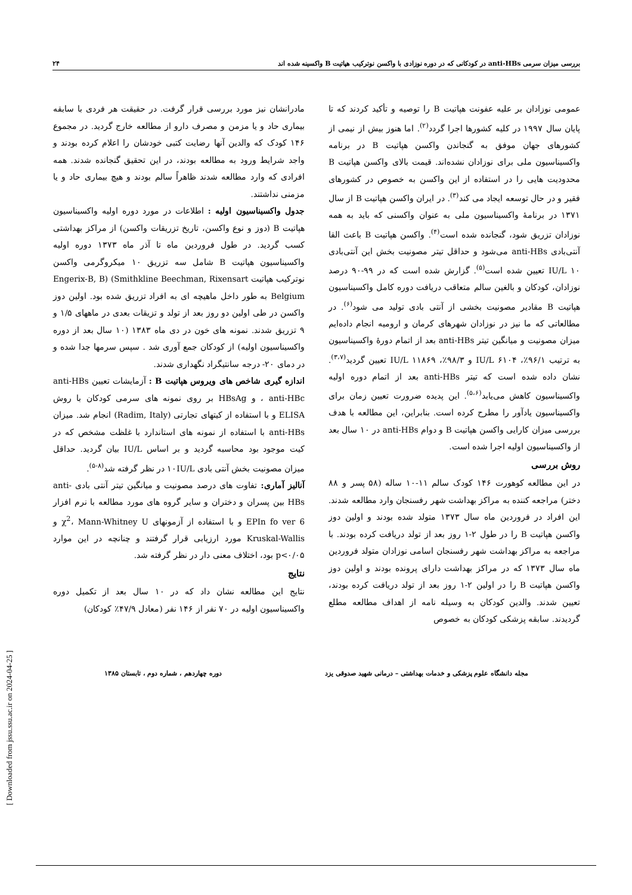[ Downloaded from jssu.ssu.ac.ir on 2024-04-25 ]
بررسی میزان سرمی anti-HBs در کودکانی که در دوره نوزادی با واکسن نوترکیب هپاتیت B واکسینه شده اند ۲۴
عمومی نوزادان بر علیه عفونت هپاتیت B را توصیه و تأکید کردند که تا پایان سال ۱۹۹۷ در کلیه کشورها اجرا گردد<sup>(۲)</sup>. اما هنوز بیش از نیمی از کشورهای جهان موفق به گنجاندن واکسن هپاتیت B در برنامه واکسیناسیون ملی برای نوزادان نشده‌اند. قیمت بالای واکسن هپاتیت B محدودیت هایی را در استفاده از این واکسن به خصوص در کشورهای فقیر و در حال توسعه ایجاد می کند<sup>(۳)</sup>. در ایران واکسن هپاتیت B از سال ۱۳۷۱ در برنامهٔ واکسیناسیون ملی به عنوان واکسنی که باید به همه نوزادان تزریق شود، گنجانده شده است<sup>(۴)</sup>. واکسن هپاتیت B باعث القا آنتی‌بادی anti-HBs می‌شود و حداقل تیتر مصونیت بخش این آنتی‌بادی ۱۰ IU/L تعیین شده است<sup>(۵)</sup>. گزارش شده است که در ۹۹-۹۰ درصد نوزادان، کودکان و بالغین سالم متعاقب دریافت دوره کامل واکسیناسیون هپاتیت B مقادیر مصونیت بخشی از آنتی بادی تولید می شود<sup>(۶)</sup>. در مطالعاتی که ما نیز در نوزادان شهرهای کرمان و ارومیه انجام داده‌ایم میزان مصونیت و میانگین تیتر anti-HBs بعد از اتمام دورهٔ واکسیناسیون به ترتیب ۹۶/۱٪، ۶۱۰۴ IU/L و ۹۸/۳٪، ۱۱۸۶۹ IU/L تعیین گردید<sup>(۳،۷)</sup>. نشان داده شده است که تیتر anti-HBs بعد از اتمام دوره اولیه واکسیناسیون کاهش می‌یابد<sup>(۵،۶)</sup>. این پدیده ضرورت تعیین زمان برای واکسیناسیون یادآور را مطرح کرده است. بنابراین، این مطالعه با هدف بررسی میزان کارایی واکسن هپاتیت B و دوام anti-HBs در ۱۰ سال بعد از واکسیناسیون اولیه اجرا شده است.
روش بررسی
در این مطالعه کوهورت ۱۴۶ کودک سالم ۱۱-۱۰ ساله (۵۸ پسر و ۸۸ دختر) مراجعه کننده به مراکز بهداشت شهر رفسنجان وارد مطالعه شدند. این افراد در فروردین ماه سال ۱۳۷۳ متولد شده بودند و اولین دوز واکسن هپاتیت B را در طول ۲-۱ روز بعد از تولد دریافت کرده بودند. با مراجعه به مراکز بهداشت شهر رفسنجان اسامی نوزادان متولد فروردین ماه سال ۱۳۷۳ که در مراکز بهداشت دارای پرونده بودند و اولین دوز واکسن هپاتیت B را در اولین ۲-۱ روز بعد از تولد دریافت کرده بودند، تعیین شدند. والدین کودکان به وسیله نامه از اهداف مطالعه مطلع گردیدند. سابقه پزشکی کودکان به خصوص
مادرانشان نیز مورد بررسی قرار گرفت. در حقیقت هر فردی با سابقه بیماری حاد و یا مزمن و مصرف دارو از مطالعه خارج گردید. در مجموع ۱۴۶ کودک که والدین آنها رضایت کتبی خودشان را اعلام کرده بودند و واجد شرایط ورود به مطالعه بودند، در این تحقیق گنجانده شدند. همه افرادی که وارد مطالعه شدند ظاهراً سالم بودند و هیچ بیماری حاد و یا مزمنی نداشتند.
جدول واکسیناسیون اولیه : اطلاعات در مورد دوره اولیه واکسیناسیون هپاتیت B (دوز و نوع واکسن، تاریخ تزریقات واکسن) از مراکز بهداشتی کسب گردید. در طول فروردین ماه تا آذر ماه ۱۳۷۳ دوره اولیه واکسیناسیون هپاتیت B شامل سه تزریق ۱۰ میکروگرمی واکسن نوترکیب هپاتیت Engerix-B, B) (Smithkline Beechman, Rixensart Belgium به طور داخل ماهیچه ای به افراد تزریق شده بود. اولین دوز واکسن در طی اولین دو روز بعد از تولد و تزیقات بعدی در ماههای ۱/۵ و ۹ تزریق شدند. نمونه های خون در دی ماه ۱۳۸۳ (۱۰ سال بعد از دوره واکسیناسیون اولیه) از کودکان جمع آوری شد . سپس سرمها جدا شده و در دمای ۲۰- درجه سانتیگراد نگهداری شدند.
اندازه گیری شاخص های ویروس هپاتیت B : آزمایشات تعیین anti-HBs ، anti-HBc و HBsAg بر روی نمونه های سرمی کودکان با روش ELISA و با استفاده از کیتهای تجارتی (Radim, Italy) انجام شد. میزان anti-HBs با استفاده از نمونه های استاندارد با غلظت مشخص که در کیت موجود بود محاسبه گردید و بر اساس IU/L بیان گردید. حداقل میزان مصونیت بخش آنتی بادی ۱۰IU/L در نظر گرفته شد<sup>(۸-۵)</sup>.
آنالیز آماری: تفاوت های درصد مصونیت و میانگین تیتر آنتی بادی anti-HBs بین پسران و دختران و سایر گروه های مورد مطالعه با نرم افزار EPIn fo ver 6 و با استفاده از آزمونهای χ<sup>2</sup>، Mann-Whitney U و Kruskal-Wallis مورد ارزیابی قرار گرفتند و چنانچه در این موارد p<۰/۰۵ بود، اختلاف معنی دار در نظر گرفته شد.
نتایج
نتایج این مطالعه نشان داد که در ۱۰ سال بعد از تکمیل دوره واکسیناسیون اولیه در ۷۰ نفر از ۱۴۶ نفر (معادل ۴۷/۹٪ کودکان)
مجله دانشگاه علوم پزشکی و خدمات بهداشتی – درمانی شهید صدوقی یزد دوره چهاردهم ، شماره دوم ، تابستان ۱۳۸۵